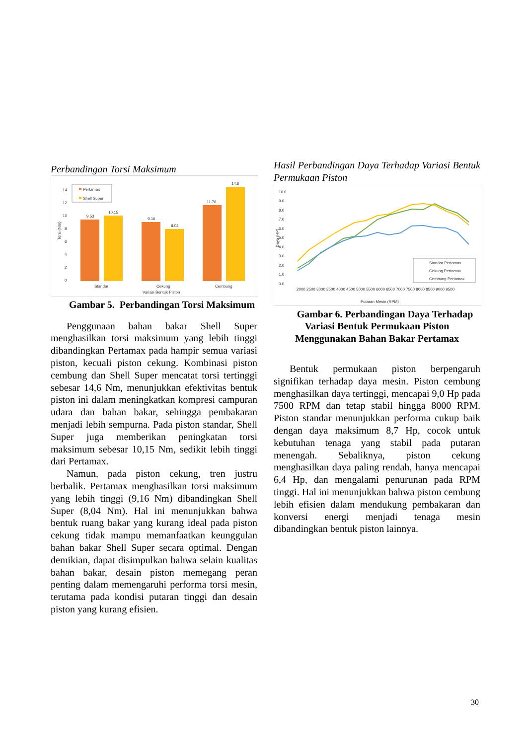Perbandingan Torsi Maksimum
0
2
4
6
8
10
12
14
Torsi (Nm)
9.53
10.15
9.16
8.04
11.76
14.6
Standar
Cekung
Cembung
Variasi Bentuk Piston
Pertamax
Shell Super
Gambar 5. Perbandingan Torsi Maksimum
Penggunaan bahan bakar Shell Super menghasilkan torsi maksimum yang lebih tinggi dibandingkan Pertamax pada hampir semua variasi piston, kecuali piston cekung. Kombinasi piston cembung dan Shell Super mencatat torsi tertinggi sebesar 14,6 Nm, menunjukkan efektivitas bentuk piston ini dalam meningkatkan kompresi campuran udara dan bahan bakar, sehingga pembakaran menjadi lebih sempurna. Pada piston standar, Shell Super juga memberikan peningkatan torsi maksimum sebesar 10,15 Nm, sedikit lebih tinggi dari Pertamax.
Namun, pada piston cekung, tren justru berbalik. Pertamax menghasilkan torsi maksimum yang lebih tinggi (9,16 Nm) dibandingkan Shell Super (8,04 Nm). Hal ini menunjukkan bahwa bentuk ruang bakar yang kurang ideal pada piston cekung tidak mampu memanfaatkan keunggulan bahan bakar Shell Super secara optimal. Dengan demikian, dapat disimpulkan bahwa selain kualitas bahan bakar, desain piston memegang peran penting dalam memengaruhi performa torsi mesin, terutama pada kondisi putaran tinggi dan desain piston yang kurang efisien.
Hasil Perbandingan Daya Terhadap Variasi Bentuk Permukaan Piston
0.0
1.0
2.0
3.0
4.0
5.0
6.0
7.0
8.0
9.0
10.0
Daya (HP)
Putaran Mesin (RPM)
2000 2500 3000 3500 4000 4500 5000 5500 6000 6500 7000 7500 8000 8500 9000 9500
Standar Pertamax
Cekung Pertamax
Cembung Pertamax
Gambar 6. Perbandingan Daya Terhadap Variasi Bentuk Permukaan Piston Menggunakan Bahan Bakar Pertamax
Bentuk permukaan piston berpengaruh signifikan terhadap daya mesin. Piston cembung menghasilkan daya tertinggi, mencapai 9,0 Hp pada 7500 RPM dan tetap stabil hingga 8000 RPM. Piston standar menunjukkan performa cukup baik dengan daya maksimum 8,7 Hp, cocok untuk kebutuhan tenaga yang stabil pada putaran menengah. Sebaliknya, piston cekung menghasilkan daya paling rendah, hanya mencapai 6,4 Hp, dan mengalami penurunan pada RPM tinggi. Hal ini menunjukkan bahwa piston cembung lebih efisien dalam mendukung pembakaran dan konversi energi menjadi tenaga mesin dibandingkan bentuk piston lainnya.
30